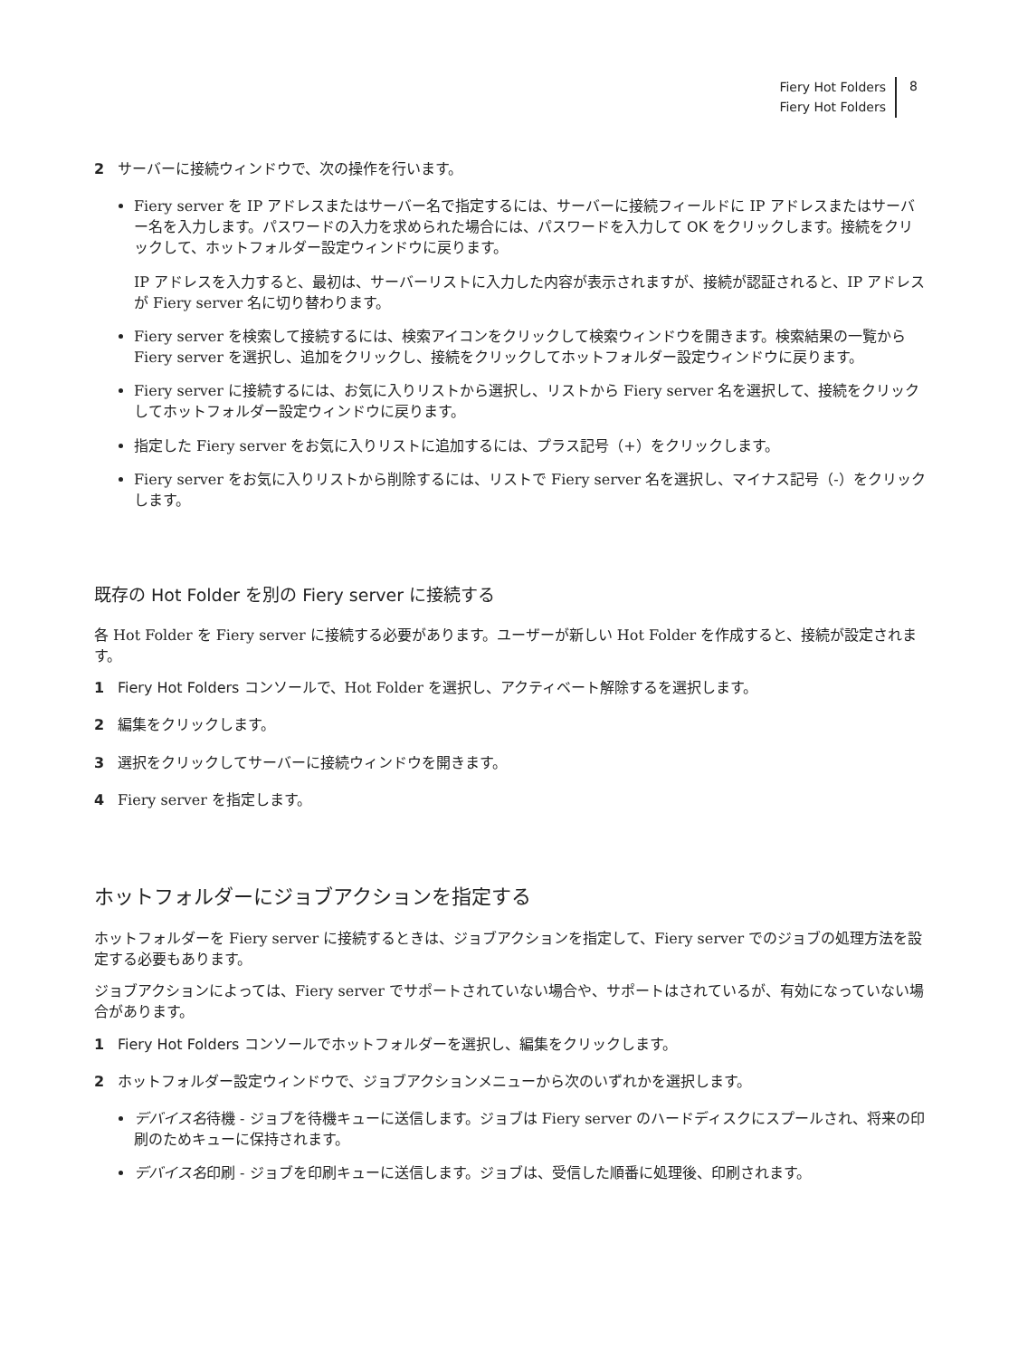Fiery Hot Folders
Fiery Hot Folders
8
2 サーバーに接続ウィンドウで、次の操作を行います。
Fiery server を IP アドレスまたはサーバー名で指定するには、サーバーに接続フィールドに IP アドレスまたはサーバー名を入力します。パスワードの入力を求められた場合には、パスワードを入力して OK をクリックします。接続をクリックして、ホットフォルダー設定ウィンドウに戻ります。
IP アドレスを入力すると、最初は、サーバーリストに入力した内容が表示されますが、接続が認証されると、IP アドレスが Fiery server 名に切り替わります。
Fiery server を検索して接続するには、検索アイコンをクリックして検索ウィンドウを開きます。検索結果の一覧から Fiery server を選択し、追加をクリックし、接続をクリックしてホットフォルダー設定ウィンドウに戻ります。
Fiery server に接続するには、お気に入りリストから選択し、リストから Fiery server 名を選択して、接続をクリックしてホットフォルダー設定ウィンドウに戻ります。
指定した Fiery server をお気に入りリストに追加するには、プラス記号（+）をクリックします。
Fiery server をお気に入りリストから削除するには、リストで Fiery server 名を選択し、マイナス記号（-）をクリックします。
既存の Hot Folder を別の Fiery server に接続する
各 Hot Folder を Fiery server に接続する必要があります。ユーザーが新しい Hot Folder を作成すると、接続が設定されます。
1 Fiery Hot Folders コンソールで、Hot Folder を選択し、アクティベート解除するを選択します。
2 編集をクリックします。
3 選択をクリックしてサーバーに接続ウィンドウを開きます。
4 Fiery server を指定します。
ホットフォルダーにジョブアクションを指定する
ホットフォルダーを Fiery server に接続するときは、ジョブアクションを指定して、Fiery server でのジョブの処理方法を設定する必要もあります。
ジョブアクションによっては、Fiery server でサポートされていない場合や、サポートはされているが、有効になっていない場合があります。
1 Fiery Hot Folders コンソールでホットフォルダーを選択し、編集をクリックします。
2 ホットフォルダー設定ウィンドウで、ジョブアクションメニューから次のいずれかを選択します。
デバイス名 待機 - ジョブを待機キューに送信します。ジョブは Fiery server のハードディスクにスプールされ、将来の印刷のためキューに保持されます。
デバイス名 印刷 - ジョブを印刷キューに送信します。ジョブは、受信した順番に処理後、印刷されます。